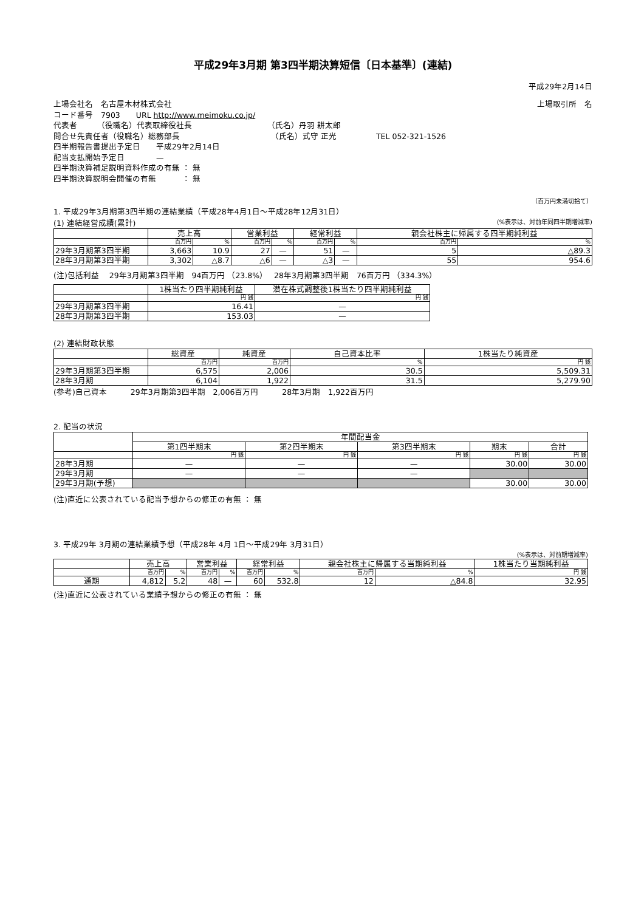平成29年3月期 第3四半期決算短信〔日本基準〕(連結)
平成29年2月14日
上場会社名　名古屋木材株式会社 上場取引所　名
コード番号　7903　　URL http://www.meimoku.co.jp/
代表者　　　（役職名）代表取締役社長　　　　　　　　　　（氏名）丹羽 耕太郎
問合せ先責任者（役職名）総務部長　　　　　　　　　　　　（氏名）式守 正光　　　　　TEL 052-321-1526
四半期報告書提出予定日　　平成29年2月14日
配当支払開始予定日　　　　—
四半期決算補足説明資料作成の有無 ： 無
四半期決算説明会開催の有無　　　 ： 無
（百万円未満切捨て）
1. 平成29年3月期第3四半期の連結業績（平成28年4月1日～平成28年12月31日）
(1) 連結経営成績(累計) (%表示は、対前年同四半期増減率)
| | 売上高 | | 営業利益 | | 経常利益 | | 親会社株主に帰属する四半期純利益 | |
| --- | --- | --- | --- | --- | --- | --- | --- | --- |
| | 百万円 | % | 百万円 | % | 百万円 | % | 百万円 | % |
| 29年3月期第3四半期 | 3,663 | 10.9 | 27 | — | 51 | — | 5 | △89.3 |
| 28年3月期第3四半期 | 3,302 | △8.7 | △6 | — | △3 | — | 55 | 954.6 |
(注)包括利益　 29年3月期第3四半期　94百万円 （23.8%）　 28年3月期第3四半期　76百万円 （334.3%）
| | 1株当たり四半期純利益 | 潜在株式調整後1株当たり四半期純利益 |
| --- | --- | --- |
| | 円 銭 | 円 銭 |
| 29年3月期第3四半期 | 16.41 | — |
| 28年3月期第3四半期 | 153.03 | — |
(2) 連結財政状態
| | 総資産 | 純資産 | 自己資本比率 | 1株当たり純資産 |
| --- | --- | --- | --- | --- |
| | 百万円 | 百万円 | % | 円 銭 |
| 29年3月期第3四半期 | 6,575 | 2,006 | 30.5 | 5,509.31 |
| 28年3月期 | 6,104 | 1,922 | 31.5 | 5,279.90 |
(参考)自己資本　　　29年3月期第3四半期　2,006百万円　　　28年3月期　1,922百万円
2. 配当の状況
| | 年間配当金 | | | | |
| --- | --- | --- | --- | --- | --- |
| | 第1四半期末 | 第2四半期末 | 第3四半期末 | 期末 | 合計 |
| | 円 銭 | 円 銭 | 円 銭 | 円 銭 | 円 銭 |
| 28年3月期 | — | — | — | 30.00 | 30.00 |
| 29年3月期 | — | — | — | | |
| 29年3月期(予想) | | | | 30.00 | 30.00 |
(注)直近に公表されている配当予想からの修正の有無 ： 無
3. 平成29年 3月期の連結業績予想（平成28年 4月 1日～平成29年 3月31日）
(%表示は、対前期増減率)
| | 売上高 | | 営業利益 | | 経常利益 | | 親会社株主に帰属する当期純利益 | | 1株当たり当期純利益 |
| --- | --- | --- | --- | --- | --- | --- | --- | --- | --- |
| | 百万円 | % | 百万円 | % | 百万円 | % | 百万円 | % | 円 銭 |
| 通期 | 4,812 | 5.2 | 48 | — | 60 | 532.8 | 12 | △84.8 | 32.95 |
(注)直近に公表されている業績予想からの修正の有無 ： 無